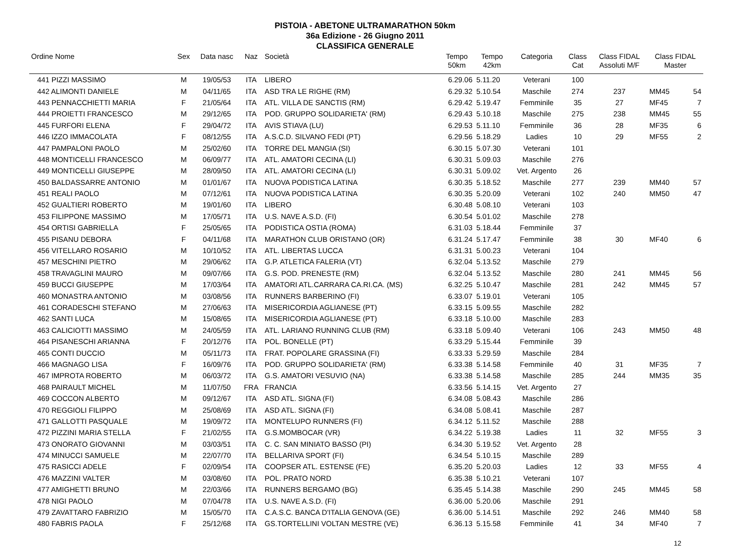PISTOIA - ABETONE ULTRAMARATHON 50km
36a Edizione - 26 Giugno 2011
CLASSIFICA GENERALE
| Ordine Nome | Sex | Data nasc | Naz | Società | Tempo 50km | Tempo 42km | Categoria | Class Cat | Class FIDAL Assoluti M/F | Class FIDAL Master | |
| --- | --- | --- | --- | --- | --- | --- | --- | --- | --- | --- | --- |
| 441 PIZZI MASSIMO | M | 19/05/53 | ITA | LIBERO | 6.29.06 | 5.11.20 | Veterani | 100 | | | |
| 442 ALIMONTI DANIELE | M | 04/11/65 | ITA | ASD TRA LE RIGHE (RM) | 6.29.32 | 5.10.54 | Maschile | 274 | 237 | MM45 | 54 |
| 443 PENNACCHIETTI MARIA | F | 21/05/64 | ITA | ATL. VILLA DE SANCTIS (RM) | 6.29.42 | 5.19.47 | Femminile | 35 | 27 | MF45 | 7 |
| 444 PROIETTI FRANCESCO | M | 29/12/65 | ITA | POD. GRUPPO SOLIDARIETA' (RM) | 6.29.43 | 5.10.18 | Maschile | 275 | 238 | MM45 | 55 |
| 445 FURFORI ELENA | F | 29/04/72 | ITA | AVIS STIAVA (LU) | 6.29.53 | 5.11.10 | Femminile | 36 | 28 | MF35 | 6 |
| 446 IZZO IMMACOLATA | F | 08/12/55 | ITA | A.S.C.D. SILVANO FEDI (PT) | 6.29.56 | 5.18.29 | Ladies | 10 | 29 | MF55 | 2 |
| 447 PAMPALONI PAOLO | M | 25/02/60 | ITA | TORRE DEL MANGIA (SI) | 6.30.15 | 5.07.30 | Veterani | 101 | | | |
| 448 MONTICELLI FRANCESCO | M | 06/09/77 | ITA | ATL. AMATORI CECINA (LI) | 6.30.31 | 5.09.03 | Maschile | 276 | | | |
| 449 MONTICELLI GIUSEPPE | M | 28/09/50 | ITA | ATL. AMATORI CECINA (LI) | 6.30.31 | 5.09.02 | Vet. Argento | 26 | | | |
| 450 BALDASSARRE ANTONIO | M | 01/01/67 | ITA | NUOVA PODISTICA LATINA | 6.30.35 | 5.18.52 | Maschile | 277 | 239 | MM40 | 57 |
| 451 REALI PAOLO | M | 07/12/61 | ITA | NUOVA PODISTICA LATINA | 6.30.35 | 5.20.09 | Veterani | 102 | 240 | MM50 | 47 |
| 452 GUALTIERI ROBERTO | M | 19/01/60 | ITA | LIBERO | 6.30.48 | 5.08.10 | Veterani | 103 | | | |
| 453 FILIPPONE MASSIMO | M | 17/05/71 | ITA | U.S. NAVE A.S.D. (FI) | 6.30.54 | 5.01.02 | Maschile | 278 | | | |
| 454 ORTISI GABRIELLA | F | 25/05/65 | ITA | PODISTICA OSTIA (ROMA) | 6.31.03 | 5.18.44 | Femminile | 37 | | | |
| 455 PISANU DEBORA | F | 04/11/68 | ITA | MARATHON CLUB ORISTANO (OR) | 6.31.24 | 5.17.47 | Femminile | 38 | 30 | MF40 | 6 |
| 456 VITELLARO ROSARIO | M | 10/10/52 | ITA | ATL. LIBERTAS LUCCA | 6.31.31 | 5.00.23 | Veterani | 104 | | | |
| 457 MESCHINI PIETRO | M | 29/06/62 | ITA | G.P. ATLETICA FALERIA (VT) | 6.32.04 | 5.13.52 | Maschile | 279 | | | |
| 458 TRAVAGLINI MAURO | M | 09/07/66 | ITA | G.S. POD. PRENESTE (RM) | 6.32.04 | 5.13.52 | Maschile | 280 | 241 | MM45 | 56 |
| 459 BUCCI GIUSEPPE | M | 17/03/64 | ITA | AMATORI ATL.CARRARA CA.RI.CA. (MS) | 6.32.25 | 5.10.47 | Maschile | 281 | 242 | MM45 | 57 |
| 460 MONASTRA ANTONIO | M | 03/08/56 | ITA | RUNNERS BARBERINO (FI) | 6.33.07 | 5.19.01 | Veterani | 105 | | | |
| 461 CORADESCHI STEFANO | M | 27/06/63 | ITA | MISERICORDIA AGLIANESE (PT) | 6.33.15 | 5.09.55 | Maschile | 282 | | | |
| 462 SANTI LUCA | M | 15/08/65 | ITA | MISERICORDIA AGLIANESE (PT) | 6.33.18 | 5.10.00 | Maschile | 283 | | | |
| 463 CALICIOTTI MASSIMO | M | 24/05/59 | ITA | ATL. LARIANO RUNNING CLUB (RM) | 6.33.18 | 5.09.40 | Veterani | 106 | 243 | MM50 | 48 |
| 464 PISANESCHI ARIANNA | F | 20/12/76 | ITA | POL. BONELLE (PT) | 6.33.29 | 5.15.44 | Femminile | 39 | | | |
| 465 CONTI DUCCIO | M | 05/11/73 | ITA | FRAT. POPOLARE GRASSINA (FI) | 6.33.33 | 5.29.59 | Maschile | 284 | | | |
| 466 MAGNAGO LISA | F | 16/09/76 | ITA | POD. GRUPPO SOLIDARIETA' (RM) | 6.33.38 | 5.14.58 | Femminile | 40 | 31 | MF35 | 7 |
| 467 IMPROTA ROBERTO | M | 06/03/72 | ITA | G.S. AMATORI VESUVIO (NA) | 6.33.38 | 5.14.58 | Maschile | 285 | 244 | MM35 | 35 |
| 468 PAIRAULT MICHEL | M | 11/07/50 | FRA | FRANCIA | 6.33.56 | 5.14.15 | Vet. Argento | 27 | | | |
| 469 COCCON ALBERTO | M | 09/12/67 | ITA | ASD ATL. SIGNA (FI) | 6.34.08 | 5.08.43 | Maschile | 286 | | | |
| 470 REGGIOLI FILIPPO | M | 25/08/69 | ITA | ASD ATL. SIGNA (FI) | 6.34.08 | 5.08.41 | Maschile | 287 | | | |
| 471 GALLOTTI PASQUALE | M | 19/09/72 | ITA | MONTELUPO RUNNERS (FI) | 6.34.12 | 5.11.52 | Maschile | 288 | | | |
| 472 PIZZINI MARIA STELLA | F | 21/02/55 | ITA | G.S.MOMBOCAR (VR) | 6.34.22 | 5.19.38 | Ladies | 11 | 32 | MF55 | 3 |
| 473 ONORATO GIOVANNI | M | 03/03/51 | ITA | C. C. SAN MINIATO BASSO (PI) | 6.34.30 | 5.19.52 | Vet. Argento | 28 | | | |
| 474 MINUCCI SAMUELE | M | 22/07/70 | ITA | BELLARIVA SPORT (FI) | 6.34.54 | 5.10.15 | Maschile | 289 | | | |
| 475 RASICCI ADELE | F | 02/09/54 | ITA | COOPSER ATL. ESTENSE (FE) | 6.35.20 | 5.20.03 | Ladies | 12 | 33 | MF55 | 4 |
| 476 MAZZINI VALTER | M | 03/08/60 | ITA | POL. PRATO NORD | 6.35.38 | 5.10.21 | Veterani | 107 | | | |
| 477 AMIGHETTI BRUNO | M | 22/03/66 | ITA | RUNNERS BERGAMO (BG) | 6.35.45 | 5.14.38 | Maschile | 290 | 245 | MM45 | 58 |
| 478 NIGI PAOLO | M | 07/04/78 | ITA | U.S. NAVE A.S.D. (FI) | 6.36.00 | 5.20.06 | Maschile | 291 | | | |
| 479 ZAVATTARO FABRIZIO | M | 15/05/70 | ITA | C.A.S.C. BANCA D'ITALIA GENOVA (GE) | 6.36.00 | 5.14.51 | Maschile | 292 | 246 | MM40 | 58 |
| 480 FABRIS PAOLA | F | 25/12/68 | ITA | GS.TORTELLINI VOLTAN MESTRE (VE) | 6.36.13 | 5.15.58 | Femminile | 41 | 34 | MF40 | 7 |
12